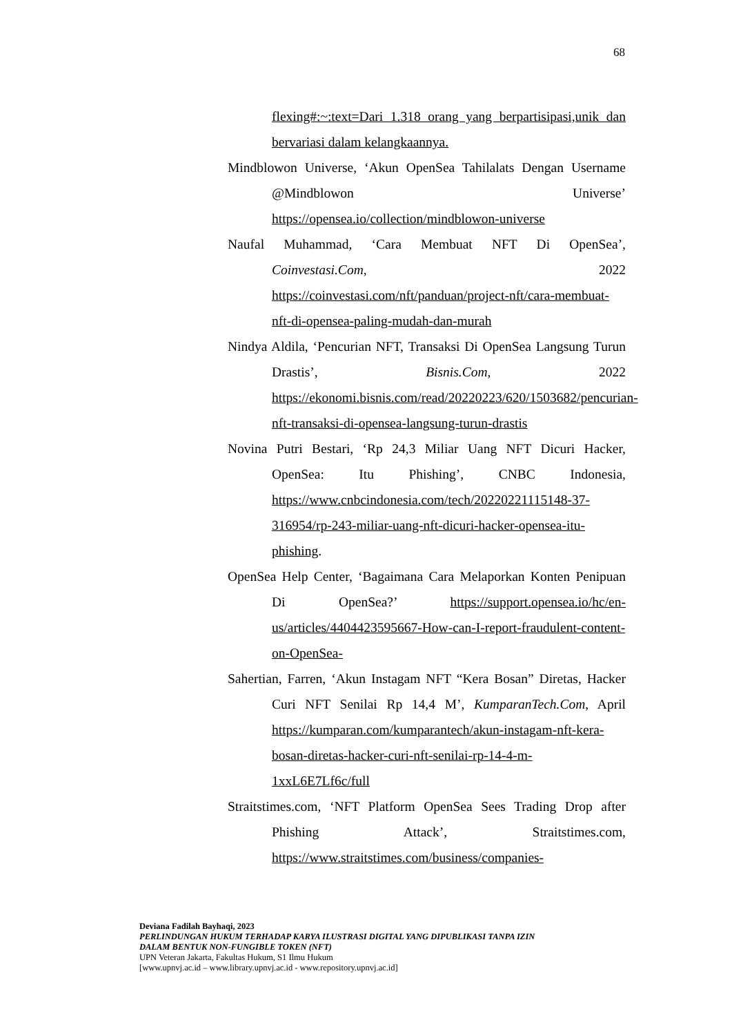68
flexing#:~:text=Dari 1.318 orang yang berpartisipasi,unik dan bervariasi dalam kelangkaannya.
Mindblowon Universe, ‘Akun OpenSea Tahilalats Dengan Username @Mindblowon Universe’ https://opensea.io/collection/mindblowon-universe
Naufal Muhammad, ‘Cara Membuat NFT Di OpenSea’, Coinvestasi.Com, 2022 https://coinvestasi.com/nft/panduan/project-nft/cara-membuat-nft-di-opensea-paling-mudah-dan-murah
Nindya Aldila, ‘Pencurian NFT, Transaksi Di OpenSea Langsung Turun Drastis’, Bisnis.Com, 2022 https://ekonomi.bisnis.com/read/20220223/620/1503682/pencurian-nft-transaksi-di-opensea-langsung-turun-drastis
Novina Putri Bestari, ‘Rp 24,3 Miliar Uang NFT Dicuri Hacker, OpenSea: Itu Phishing’, CNBC Indonesia, https://www.cnbcindonesia.com/tech/20220221115148-37-316954/rp-243-miliar-uang-nft-dicuri-hacker-opensea-itu-phishing.
OpenSea Help Center, ‘Bagaimana Cara Melaporkan Konten Penipuan Di OpenSea?’ https://support.opensea.io/hc/en-us/articles/4404423595667-How-can-I-report-fraudulent-content-on-OpenSea-
Sahertian, Farren, ‘Akun Instagam NFT “Kera Bosan” Diretas, Hacker Curi NFT Senilai Rp 14,4 M’, KumparanTech.Com, April https://kumparan.com/kumparantech/akun-instagam-nft-kera-bosan-diretas-hacker-curi-nft-senilai-rp-14-4-m-1xxL6E7Lf6c/full
Straitstimes.com, ‘NFT Platform OpenSea Sees Trading Drop after Phishing Attack’, Straitstimes.com, https://www.straitstimes.com/business/companies-
Deviana Fadilah Bayhaqi, 2023
PERLINDUNGAN HUKUM TERHADAP KARYA ILUSTRASI DIGITAL YANG DIPUBLIKASI TANPA IZIN
DALAM BENTUK NON-FUNGIBLE TOKEN (NFT)
UPN Veteran Jakarta, Fakultas Hukum, S1 Ilmu Hukum
[www.upnvj.ac.id – www.library.upnvj.ac.id - www.repository.upnvj.ac.id]